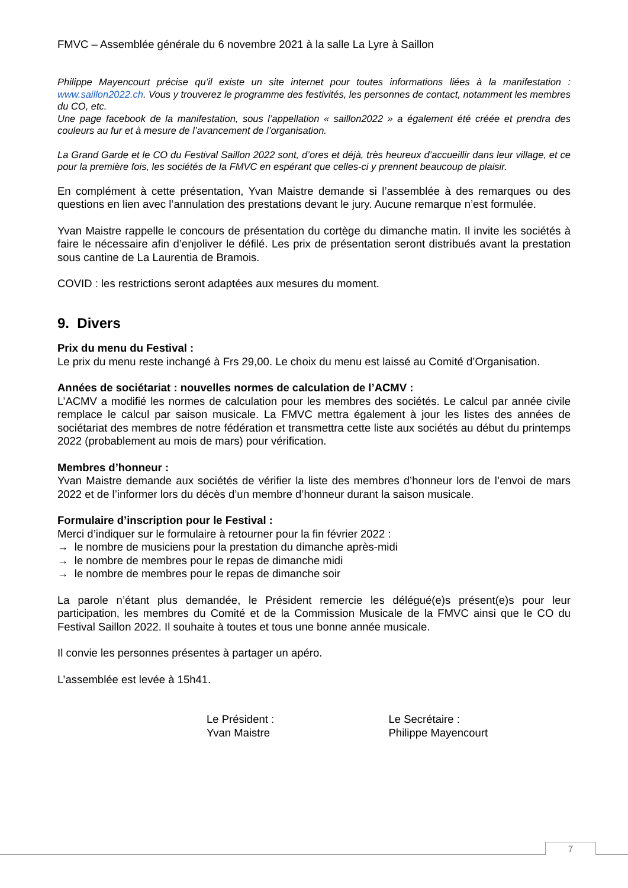FMVC – Assemblée générale du 6 novembre 2021 à la salle La Lyre à Saillon
Philippe Mayencourt précise qu’il existe un site internet pour toutes informations liées à la manifestation : www.saillon2022.ch. Vous y trouverez le programme des festivités, les personnes de contact, notamment les membres du CO, etc.
Une page facebook de la manifestation, sous l’appellation « saillon2022 » a également été créée et prendra des couleurs au fur et à mesure de l’avancement de l’organisation.
La Grand Garde et le CO du Festival Saillon 2022 sont, d’ores et déjà, très heureux d’accueillir dans leur village, et ce pour la première fois, les sociétés de la FMVC en espérant que celles-ci y prennent beaucoup de plaisir.
En complément à cette présentation, Yvan Maistre demande si l’assemblée à des remarques ou des questions en lien avec l’annulation des prestations devant le jury. Aucune remarque n’est formulée.
Yvan Maistre rappelle le concours de présentation du cortège du dimanche matin. Il invite les sociétés à faire le nécessaire afin d’enjoliver le défilé. Les prix de présentation seront distribués avant la prestation sous cantine de La Laurentia de Bramois.
COVID : les restrictions seront adaptées aux mesures du moment.
9. Divers
Prix du menu du Festival :
Le prix du menu reste inchangé à Frs 29,00. Le choix du menu est laissé au Comité d’Organisation.
Années de sociétariat : nouvelles normes de calculation de l’ACMV :
L’ACMV a modifié les normes de calculation pour les membres des sociétés. Le calcul par année civile remplace le calcul par saison musicale. La FMVC mettra également à jour les listes des années de sociétariat des membres de notre fédération et transmettra cette liste aux sociétés au début du printemps 2022 (probablement au mois de mars) pour vérification.
Membres d’honneur :
Yvan Maistre demande aux sociétés de vérifier la liste des membres d’honneur lors de l’envoi de mars 2022 et de l’informer lors du décès d’un membre d’honneur durant la saison musicale.
Formulaire d’inscription pour le Festival :
Merci d’indiquer sur le formulaire à retourner pour la fin février 2022 :
→ le nombre de musiciens pour la prestation du dimanche après-midi
→ le nombre de membres pour le repas de dimanche midi
→ le nombre de membres pour le repas de dimanche soir
La parole n’étant plus demandée, le Président remercie les délégué(e)s présent(e)s pour leur participation, les membres du Comité et de la Commission Musicale de la FMVC ainsi que le CO du Festival Saillon 2022. Il souhaite à toutes et tous une bonne année musicale.
Il convie les personnes présentes à partager un apéro.
L’assemblée est levée à 15h41.
Le Président :
Yvan Maistre
Le Secrétaire :
Philippe Mayencourt
7